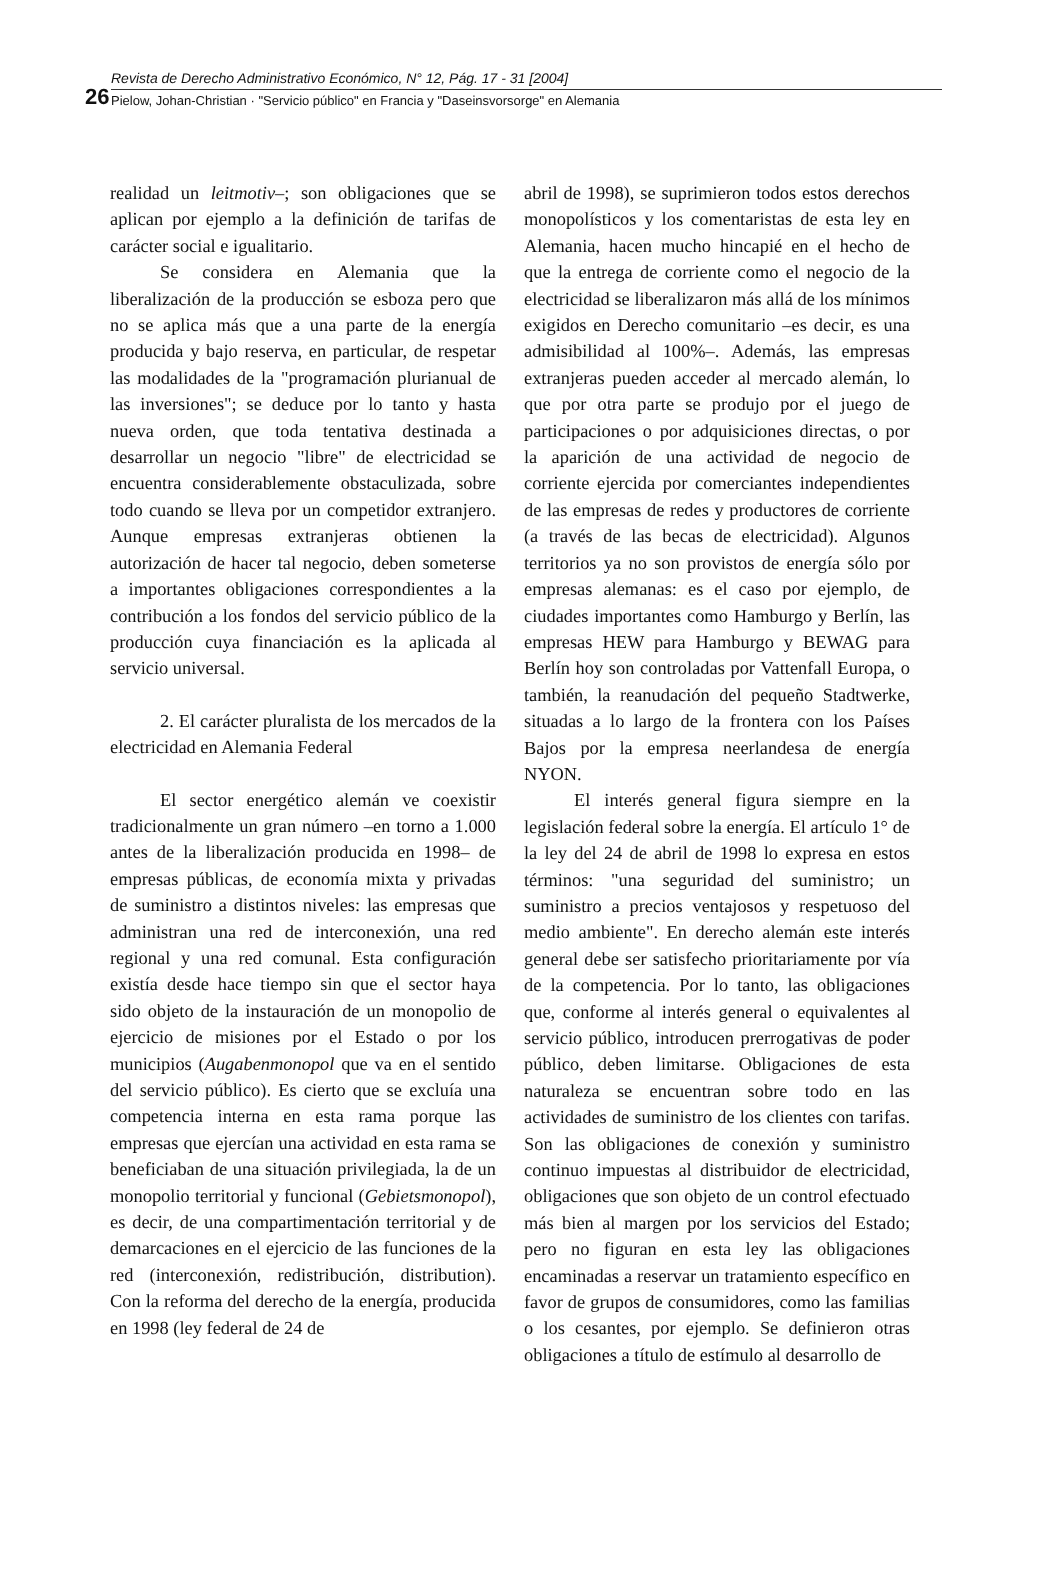26
Revista de Derecho Administrativo Económico, N° 12, Pág. 17 - 31 [2004]
Pielow, Johan-Christian · "Servicio público" en Francia y "Daseinsvorsorge" en Alemania
realidad un leitmotiv–; son obligaciones que se aplican por ejemplo a la definición de tarifas de carácter social e igualitario.
Se considera en Alemania que la liberalización de la producción se esboza pero que no se aplica más que a una parte de la energía producida y bajo reserva, en particular, de respetar las modalidades de la "programación plurianual de las inversiones"; se deduce por lo tanto y hasta nueva orden, que toda tentativa destinada a desarrollar un negocio "libre" de electricidad se encuentra considerablemente obstaculizada, sobre todo cuando se lleva por un competidor extranjero. Aunque empresas extranjeras obtienen la autorización de hacer tal negocio, deben someterse a importantes obligaciones correspondientes a la contribución a los fondos del servicio público de la producción cuya financiación es la aplicada al servicio universal.
2. El carácter pluralista de los mercados de la electricidad en Alemania Federal
El sector energético alemán ve coexistir tradicionalmente un gran número –en torno a 1.000 antes de la liberalización producida en 1998– de empresas públicas, de economía mixta y privadas de suministro a distintos niveles: las empresas que administran una red de interconexión, una red regional y una red comunal. Esta configuración existía desde hace tiempo sin que el sector haya sido objeto de la instauración de un monopolio de ejercicio de misiones por el Estado o por los municipios (Augabenmonopol que va en el sentido del servicio público). Es cierto que se excluía una competencia interna en esta rama porque las empresas que ejercían una actividad en esta rama se beneficiaban de una situación privilegiada, la de un monopolio territorial y funcional (Gebietsmonopol), es decir, de una compartimentación territorial y de demarcaciones en el ejercicio de las funciones de la red (interconexión, redistribución, distribution). Con la reforma del derecho de la energía, producida en 1998 (ley federal de 24 de
abril de 1998), se suprimieron todos estos derechos monopolísticos y los comentaristas de esta ley en Alemania, hacen mucho hincapié en el hecho de que la entrega de corriente como el negocio de la electricidad se liberalizaron más allá de los mínimos exigidos en Derecho comunitario –es decir, es una admisibilidad al 100%–. Además, las empresas extranjeras pueden acceder al mercado alemán, lo que por otra parte se produjo por el juego de participaciones o por adquisiciones directas, o por la aparición de una actividad de negocio de corriente ejercida por comerciantes independientes de las empresas de redes y productores de corriente (a través de las becas de electricidad). Algunos territorios ya no son provistos de energía sólo por empresas alemanas: es el caso por ejemplo, de ciudades importantes como Hamburgo y Berlín, las empresas HEW para Hamburgo y BEWAG para Berlín hoy son controladas por Vattenfall Europa, o también, la reanudación del pequeño Stadtwerke, situadas a lo largo de la frontera con los Países Bajos por la empresa neerlandesa de energía NYON.
El interés general figura siempre en la legislación federal sobre la energía. El artículo 1° de la ley del 24 de abril de 1998 lo expresa en estos términos: "una seguridad del suministro; un suministro a precios ventajosos y respetuoso del medio ambiente". En derecho alemán este interés general debe ser satisfecho prioritariamente por vía de la competencia. Por lo tanto, las obligaciones que, conforme al interés general o equivalentes al servicio público, introducen prerrogativas de poder público, deben limitarse. Obligaciones de esta naturaleza se encuentran sobre todo en las actividades de suministro de los clientes con tarifas. Son las obligaciones de conexión y suministro continuo impuestas al distribuidor de electricidad, obligaciones que son objeto de un control efectuado más bien al margen por los servicios del Estado; pero no figuran en esta ley las obligaciones encaminadas a reservar un tratamiento específico en favor de grupos de consumidores, como las familias o los cesantes, por ejemplo. Se definieron otras obligaciones a título de estímulo al desarrollo de